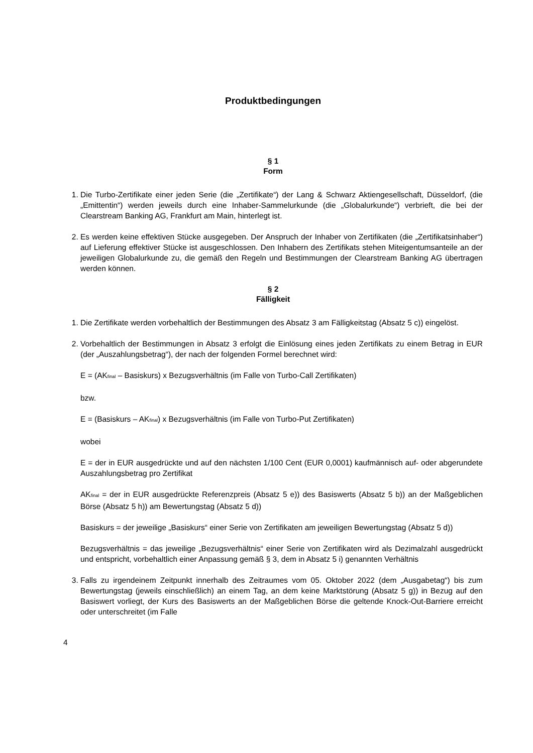Produktbedingungen
§ 1
Form
1. Die Turbo-Zertifikate einer jeden Serie (die „Zertifikate“) der Lang & Schwarz Aktiengesellschaft, Düsseldorf, (die „Emittentin“) werden jeweils durch eine Inhaber-Sammelurkunde (die „Globalurkunde“) verbrieft, die bei der Clearstream Banking AG, Frankfurt am Main, hinterlegt ist.
2. Es werden keine effektiven Stücke ausgegeben. Der Anspruch der Inhaber von Zertifikaten (die „Zertifikatsinhaber“) auf Lieferung effektiver Stücke ist ausgeschlossen. Den Inhabern des Zertifikats stehen Miteigentumsanteile an der jeweiligen Globalurkunde zu, die gemäß den Regeln und Bestimmungen der Clearstream Banking AG übertragen werden können.
§ 2
Fälligkeit
1. Die Zertifikate werden vorbehaltlich der Bestimmungen des Absatz 3 am Fälligkeitstag (Absatz 5 c)) eingelöst.
2. Vorbehaltlich der Bestimmungen in Absatz 3 erfolgt die Einlösung eines jeden Zertifikats zu einem Betrag in EUR (der „Auszahlungsbetrag“), der nach der folgenden Formel berechnet wird:
E = (AK<sub>final</sub> – Basiskurs) x Bezugsverhältnis (im Falle von Turbo-Call Zertifikaten)
bzw.
E = (Basiskurs – AK<sub>final</sub>) x Bezugsverhältnis (im Falle von Turbo-Put Zertifikaten)
wobei
E = der in EUR ausgedrückte und auf den nächsten 1/100 Cent (EUR 0,0001) kaufmännisch auf- oder abgerundete Auszahlungsbetrag pro Zertifikat
AK<sub>final</sub> = der in EUR ausgedrückte Referenzpreis (Absatz 5 e)) des Basiswerts (Absatz 5 b)) an der Maßgeblichen Börse (Absatz 5 h)) am Bewertungstag (Absatz 5 d))
Basiskurs = der jeweilige „Basiskurs“ einer Serie von Zertifikaten am jeweiligen Bewertungstag (Absatz 5 d))
Bezugsverhältnis = das jeweilige „Bezugsverhältnis“ einer Serie von Zertifikaten wird als Dezimalzahl ausgedrückt und entspricht, vorbehaltlich einer Anpassung gemäß § 3, dem in Absatz 5 i) genannten Verhältnis
3. Falls zu irgendeinem Zeitpunkt innerhalb des Zeitraumes vom 05. Oktober 2022 (dem „Ausgabetag“) bis zum Bewertungstag (jeweils einschließlich) an einem Tag, an dem keine Marktstörung (Absatz 5 g)) in Bezug auf den Basiswert vorliegt, der Kurs des Basiswerts an der Maßgeblichen Börse die geltende Knock-Out-Barriere erreicht oder unterschreitet (im Falle
4